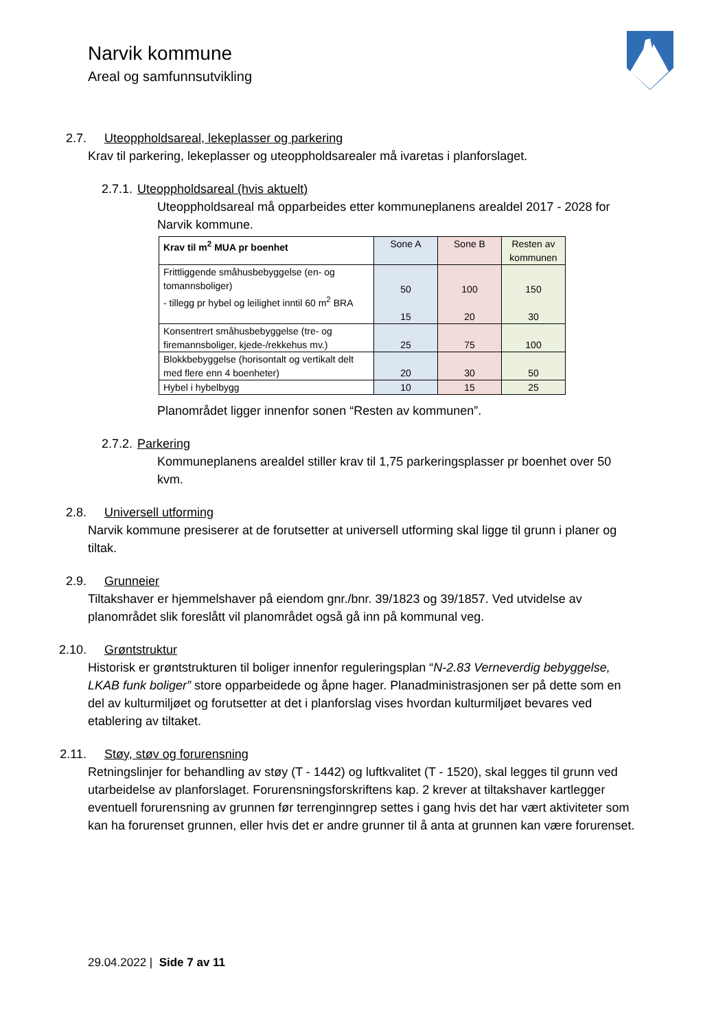Narvik kommune
Areal og samfunnsutvikling
2.7. Uteoppholdsareal, lekeplasser og parkering
Krav til parkering, lekeplasser og uteoppholdsarealer må ivaretas i planforslaget.
2.7.1. Uteoppholdsareal (hvis aktuelt)
Uteoppholdsareal må opparbeides etter kommuneplanens arealdel 2017 - 2028 for Narvik kommune.
| Krav til m<sup>2</sup> MUA pr boenhet | Sone A | Sone B | Resten av kommunen |
| Frittliggende småhusbebyggelse (en- og tomannsboliger) - tillegg pr hybel og leilighet inntil 60 m<sup>2</sup> BRA | 50 15 | 100 20 | 150 30 |
| Konsentrert småhusbebyggelse (tre- og firemannsboliger, kjede-/rekkehus mv.) | 25 | 75 | 100 |
| Blokkbebyggelse (horisontalt og vertikalt delt med flere enn 4 boenheter) | 20 | 30 | 50 |
| Hybel i hybelbygg | 10 | 15 | 25 |
Planområdet ligger innenfor sonen “Resten av kommunen”.
2.7.2. Parkering
Kommuneplanens arealdel stiller krav til 1,75 parkeringsplasser pr boenhet over 50 kvm.
2.8. Universell utforming
Narvik kommune presiserer at de forutsetter at universell utforming skal ligge til grunn i planer og tiltak.
2.9. Grunneier
Tiltakshaver er hjemmelshaver på eiendom gnr./bnr. 39/1823 og 39/1857. Ved utvidelse av planområdet slik foreslått vil planområdet også gå inn på kommunal veg.
2.10. Grøntstruktur
Historisk er grøntstrukturen til boliger innenfor reguleringsplan “N-2.83 Verneverdig bebyggelse, LKAB funk boliger” store opparbeidede og åpne hager. Planadministrasjonen ser på dette som en del av kulturmiljøet og forutsetter at det i planforslag vises hvordan kulturmiljøet bevares ved etablering av tiltaket.
2.11. Støy, støv og forurensning
Retningslinjer for behandling av støy (T - 1442) og luftkvalitet (T - 1520), skal legges til grunn ved utarbeidelse av planforslaget. Forurensningsforskriftens kap. 2 krever at tiltakshaver kartlegger eventuell forurensning av grunnen før terrenginngrep settes i gang hvis det har vært aktiviteter som kan ha forurenset grunnen, eller hvis det er andre grunner til å anta at grunnen kan være forurenset.
29.04.2022 | Side 7 av 11